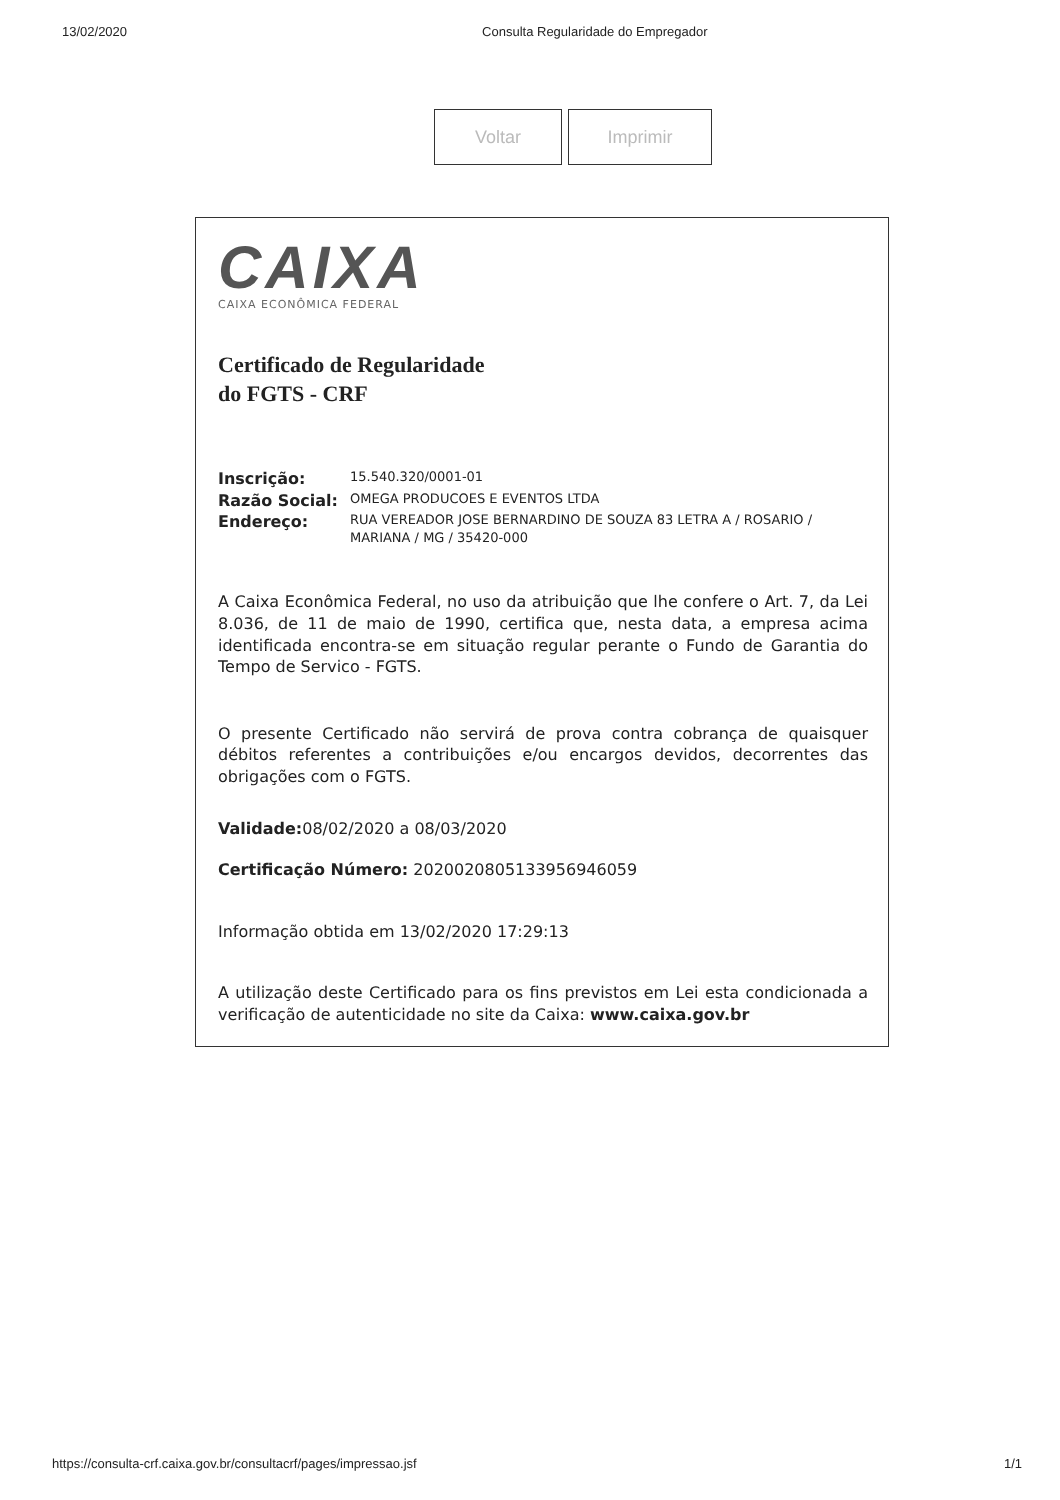13/02/2020 Consulta Regularidade do Empregador
Voltar Imprimir
CAIXA
CAIXA ECONÔMICA FEDERAL
Certificado de Regularidade
do FGTS - CRF
Inscrição: 15.540.320/0001-01
Razão Social: OMEGA PRODUCOES E EVENTOS LTDA
Endereço: RUA VEREADOR JOSE BERNARDINO DE SOUZA 83 LETRA A / ROSARIO / MARIANA / MG / 35420-000
A Caixa Econômica Federal, no uso da atribuição que lhe confere o Art. 7, da Lei 8.036, de 11 de maio de 1990, certifica que, nesta data, a empresa acima identificada encontra-se em situação regular perante o Fundo de Garantia do Tempo de Servico - FGTS.
O presente Certificado não servirá de prova contra cobrança de quaisquer débitos referentes a contribuições e/ou encargos devidos, decorrentes das obrigações com o FGTS.
Validade: 08/02/2020 a 08/03/2020
Certificação Número: 2020020805133956946059
Informação obtida em 13/02/2020 17:29:13
A utilização deste Certificado para os fins previstos em Lei esta condicionada a verificação de autenticidade no site da Caixa: www.caixa.gov.br
https://consulta-crf.caixa.gov.br/consultacrf/pages/impressao.jsf 1/1